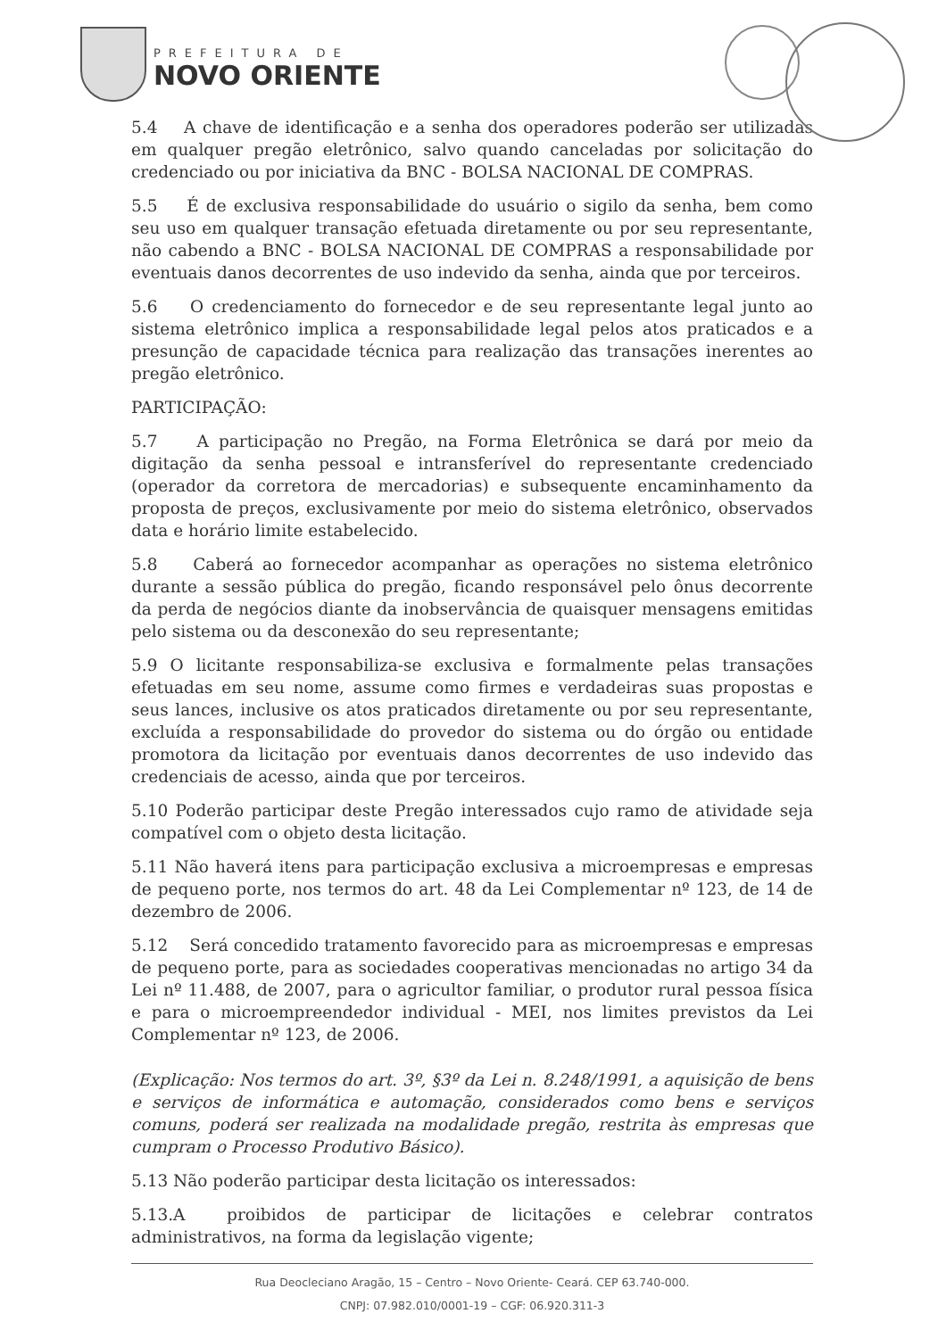PREFEITURA DE
NOVO ORIENTE
5.4 A chave de identificação e a senha dos operadores poderão ser utilizadas em qualquer pregão eletrônico, salvo quando canceladas por solicitação do credenciado ou por iniciativa da BNC - BOLSA NACIONAL DE COMPRAS.
5.5 É de exclusiva responsabilidade do usuário o sigilo da senha, bem como seu uso em qualquer transação efetuada diretamente ou por seu representante, não cabendo a BNC - BOLSA NACIONAL DE COMPRAS a responsabilidade por eventuais danos decorrentes de uso indevido da senha, ainda que por terceiros.
5.6 O credenciamento do fornecedor e de seu representante legal junto ao sistema eletrônico implica a responsabilidade legal pelos atos praticados e a presunção de capacidade técnica para realização das transações inerentes ao pregão eletrônico.
PARTICIPAÇÃO:
5.7 A participação no Pregão, na Forma Eletrônica se dará por meio da digitação da senha pessoal e intransferível do representante credenciado (operador da corretora de mercadorias) e subsequente encaminhamento da proposta de preços, exclusivamente por meio do sistema eletrônico, observados data e horário limite estabelecido.
5.8 Caberá ao fornecedor acompanhar as operações no sistema eletrônico durante a sessão pública do pregão, ficando responsável pelo ônus decorrente da perda de negócios diante da inobservância de quaisquer mensagens emitidas pelo sistema ou da desconexão do seu representante;
5.9 O licitante responsabiliza-se exclusiva e formalmente pelas transações efetuadas em seu nome, assume como firmes e verdadeiras suas propostas e seus lances, inclusive os atos praticados diretamente ou por seu representante, excluída a responsabilidade do provedor do sistema ou do órgão ou entidade promotora da licitação por eventuais danos decorrentes de uso indevido das credenciais de acesso, ainda que por terceiros.
5.10 Poderão participar deste Pregão interessados cujo ramo de atividade seja compatível com o objeto desta licitação.
5.11 Não haverá itens para participação exclusiva a microempresas e empresas de pequeno porte, nos termos do art. 48 da Lei Complementar nº 123, de 14 de dezembro de 2006.
5.12 Será concedido tratamento favorecido para as microempresas e empresas de pequeno porte, para as sociedades cooperativas mencionadas no artigo 34 da Lei nº 11.488, de 2007, para o agricultor familiar, o produtor rural pessoa física e para o microempreendedor individual - MEI, nos limites previstos da Lei Complementar nº 123, de 2006.
(Explicação: Nos termos do art. 3º, §3º da Lei n. 8.248/1991, a aquisição de bens e serviços de informática e automação, considerados como bens e serviços comuns, poderá ser realizada na modalidade pregão, restrita às empresas que cumpram o Processo Produtivo Básico).
5.13 Não poderão participar desta licitação os interessados:
5.13.A proibidos de participar de licitações e celebrar contratos administrativos, na forma da legislação vigente;
Rua Deocleciano Aragão, 15 – Centro – Novo Oriente- Ceará. CEP 63.740-000.
CNPJ: 07.982.010/0001-19 – CGF: 06.920.311-3